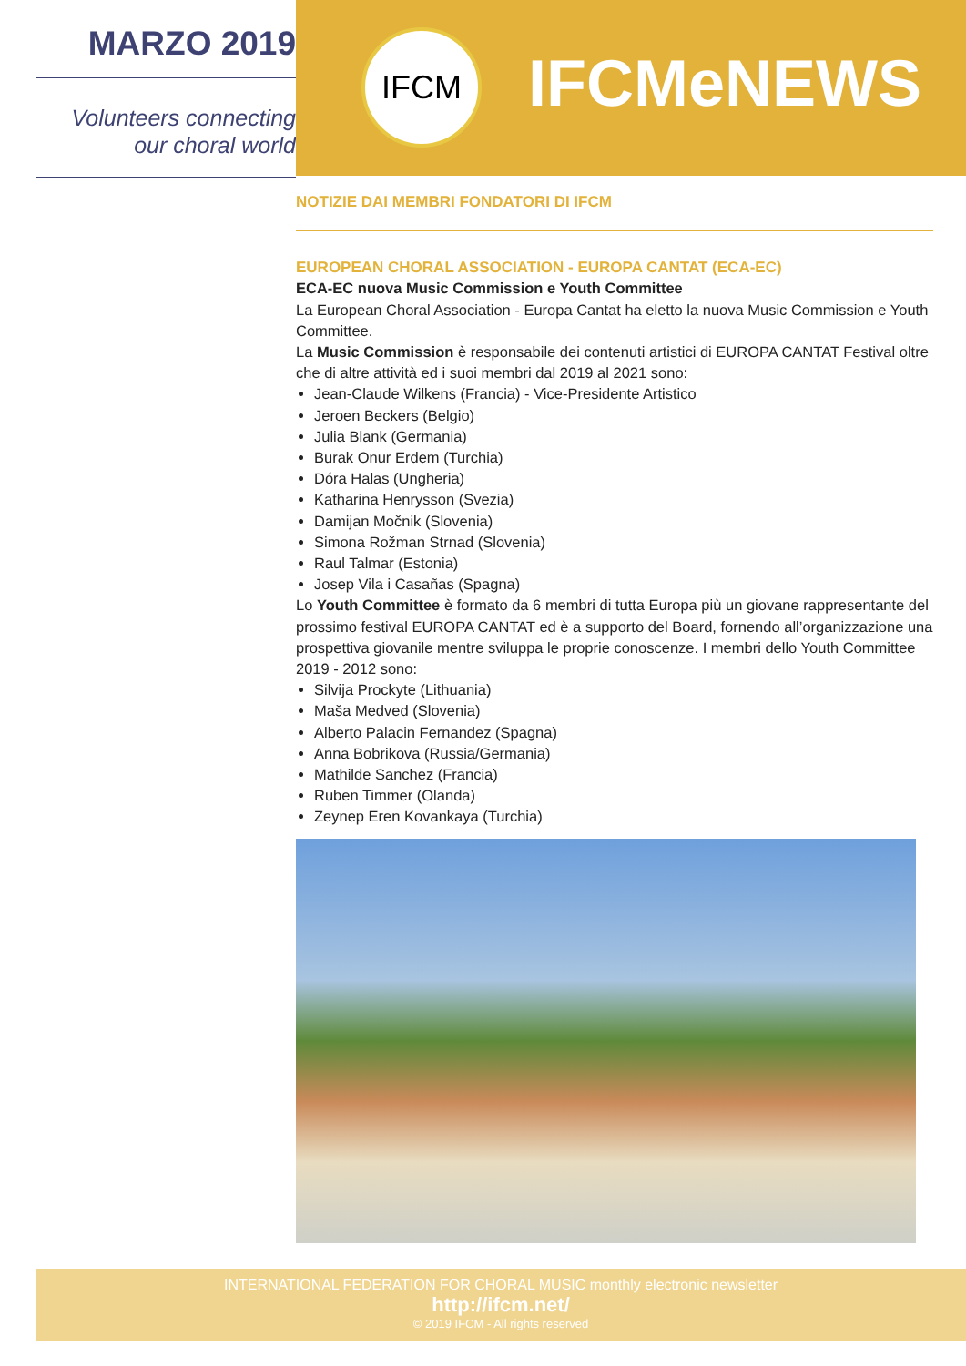MARZO 2019
Volunteers connecting
our choral world
IFCM IFCMeNEWS
NOTIZIE DAI MEMBRI FONDATORI DI IFCM
EUROPEAN CHORAL ASSOCIATION - EUROPA CANTAT (ECA-EC)
ECA-EC nuova Music Commission e Youth Committee
La European Choral Association - Europa Cantat ha eletto la nuova Music Commission e Youth Committee.
La Music Commission è responsabile dei contenuti artistici di EUROPA CANTAT Festival oltre che di altre attività ed i suoi membri dal 2019 al 2021 sono:
Jean-Claude Wilkens (Francia) - Vice-Presidente Artistico
Jeroen Beckers (Belgio)
Julia Blank (Germania)
Burak Onur Erdem (Turchia)
Dóra Halas (Ungheria)
Katharina Henrysson (Svezia)
Damijan Močnik (Slovenia)
Simona Rožman Strnad (Slovenia)
Raul Talmar (Estonia)
Josep Vila i Casañas (Spagna)
Lo Youth Committee è formato da 6 membri di tutta Europa più un giovane rappresentante del prossimo festival EUROPA CANTAT ed è a supporto del Board, fornendo all’organizzazione una prospettiva giovanile mentre sviluppa le proprie conoscenze. I membri dello Youth Committee 2019 - 2012 sono:
Silvija Prockyte (Lithuania)
Maša Medved (Slovenia)
Alberto Palacin Fernandez (Spagna)
Anna Bobrikova (Russia/Germania)
Mathilde Sanchez (Francia)
Ruben Timmer (Olanda)
Zeynep Eren Kovankaya (Turchia)
INTERNATIONAL FEDERATION FOR CHORAL MUSIC monthly electronic newsletter
http://ifcm.net/
© 2019 IFCM - All rights reserved